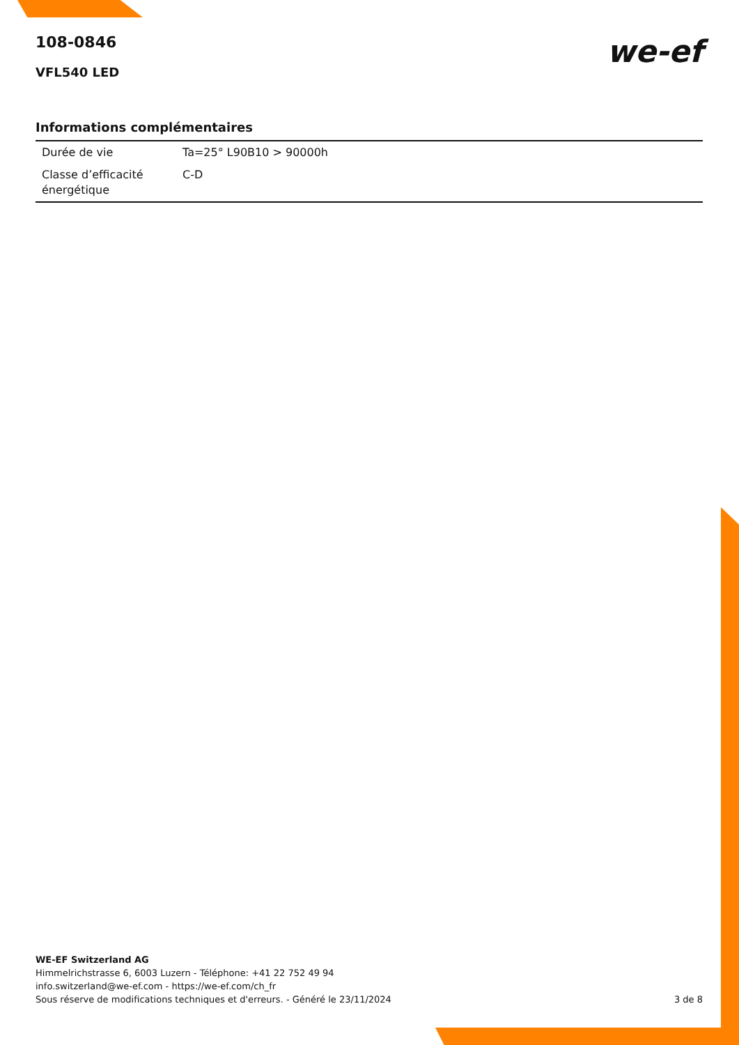we-ef
108-0846
VFL540 LED
Informations complémentaires
| Durée de vie | Ta=25° L90B10 > 90000h |
| Classe d’efficacité énergétique | C-D |
WE-EF Switzerland AG
Himmelrichstrasse 6, 6003 Luzern - Téléphone: +41 22 752 49 94
info.switzerland@we-ef.com - https://we-ef.com/ch_fr
Sous réserve de modifications techniques et d'erreurs. - Généré le 23/11/2024
3 de 8